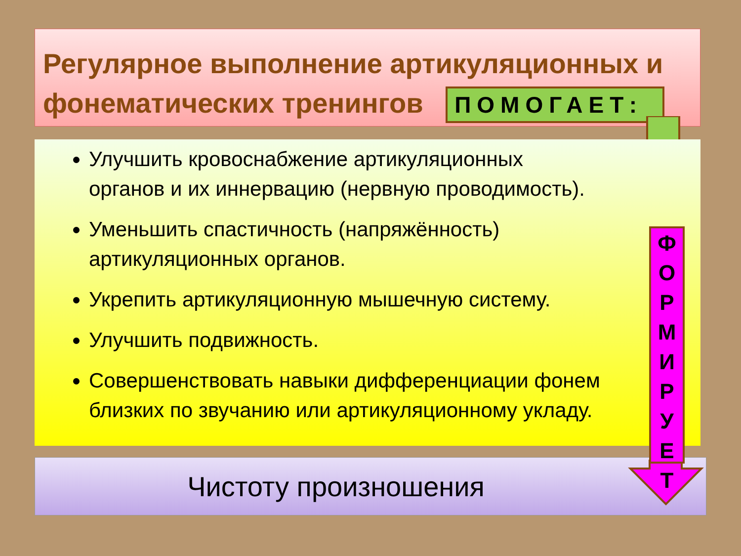Регулярное выполнение артикуляционных и фонематических тренингов ПОМОГАЕТ:
Улучшить кровоснабжение артикуляционных органов и их иннервацию (нервную проводимость).
Уменьшить спастичность (напряжённость) артикуляционных органов.
Укрепить артикуляционную мышечную систему.
Улучшить подвижность.
Совершенствовать навыки дифференциации фонем близких по звучанию или артикуляционному укладу.
Чистоту произношения
Ф
О
Р
М
И
Р
У
Е
Т